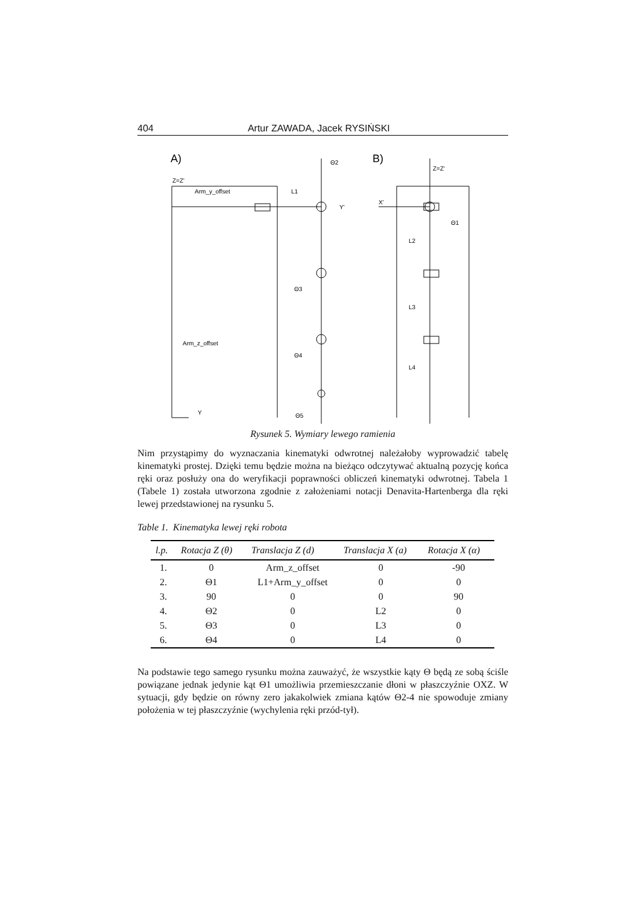404 Artur ZAWADA, Jacek RYSIŃSKI
A)
B)
Z=Z'
Arm_y_offset
L1
Y'
Θ2
Θ3
Θ4
Θ5
Arm_z_offset
Y
Z=Z'
X'
Θ1
L2
L3
L4
Rysunek 5. Wymiary lewego ramienia
Nim przystąpimy do wyznaczania kinematyki odwrotnej należałoby wyprowadzić tabelę kinematyki prostej. Dzięki temu będzie można na bieżąco odczytywać aktualną pozycję końca ręki oraz posłuży ona do weryfikacji poprawności obliczeń kinematyki odwrotnej. Tabela 1 (Tabele 1) została utworzona zgodnie z założeniami notacji Denavita-Hartenberga dla ręki lewej przedstawionej na rysunku 5.
Table 1. Kinematyka lewej ręki robota
| l.p. | Rotacja Z (θ) | Translacja Z (d) | Translacja X (a) | Rotacja X (α) |
| --- | --- | --- | --- | --- |
| 1. | 0 | Arm_z_offset | 0 | -90 |
| 2. | Θ1 | L1+Arm_y_offset | 0 | 0 |
| 3. | 90 | 0 | 0 | 90 |
| 4. | Θ2 | 0 | L2 | 0 |
| 5. | Θ3 | 0 | L3 | 0 |
| 6. | Θ4 | 0 | L4 | 0 |
Na podstawie tego samego rysunku można zauważyć, że wszystkie kąty Θ będą ze sobą ściśle powiązane jednak jedynie kąt Θ1 umożliwia przemieszczanie dłoni w płaszczyźnie OXZ. W sytuacji, gdy będzie on równy zero jakakolwiek zmiana kątów Θ2-4 nie spowoduje zmiany położenia w tej płaszczyźnie (wychylenia ręki przód-tył).